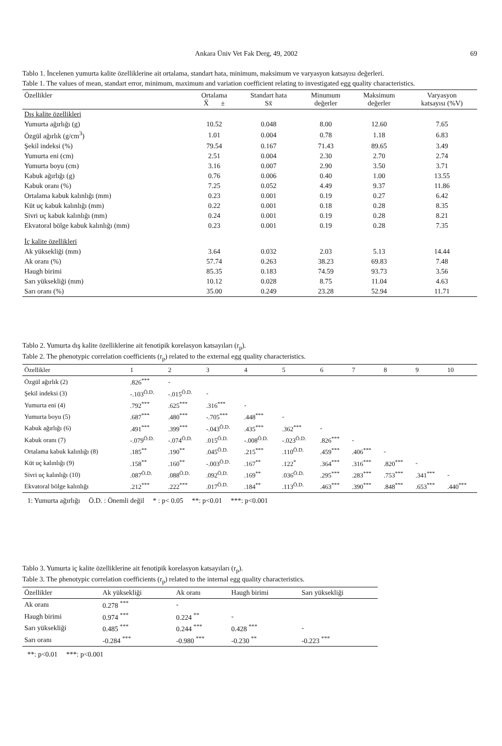Ankara Üniv Vet Fak Derg, 49, 2002 69
Tablo 1. İncelenen yumurta kalite özelliklerine ait ortalama, standart hata, minimum, maksimum ve varyasyon katsayısı değerleri.
Table 1. The values of mean, standart error, minimum, maximum and variation coefficient relating to investigated egg quality characteristics.
| Özellikler | Ortalama X̄ ± | Standart hata Sx̄ | Minumum değerler | Maksimum değerler | Varyasyon katsayısı (%V) |
| --- | --- | --- | --- | --- | --- |
| Dış kalite özellikleri | | | | | |
| Yumurta ağırlığı (g) | 10.52 | 0.048 | 8.00 | 12.60 | 7.65 |
| Özgül ağırlık (g/cm<sup>3</sup>) | 1.01 | 0.004 | 0.78 | 1.18 | 6.83 |
| Şekil indeksi (%) | 79.54 | 0.167 | 71.43 | 89.65 | 3.49 |
| Yumurta eni (cm) | 2.51 | 0.004 | 2.30 | 2.70 | 2.74 |
| Yumurta boyu (cm) | 3.16 | 0.007 | 2.90 | 3.50 | 3.71 |
| Kabuk ağırlığı (g) | 0.76 | 0.006 | 0.40 | 1.00 | 13.55 |
| Kabuk oranı (%) | 7.25 | 0.052 | 4.49 | 9.37 | 11.86 |
| Ortalama kabuk kalınlığı (mm) | 0.23 | 0.001 | 0.19 | 0.27 | 6.42 |
| Küt uç kabuk kalınlığı (mm) | 0.22 | 0.001 | 0.18 | 0.28 | 8.35 |
| Sivri uç kabuk kalınlığı (mm) | 0.24 | 0.001 | 0.19 | 0.28 | 8.21 |
| Ekvatoral bölge kabuk kalınlığı (mm) | 0.23 | 0.001 | 0.19 | 0.28 | 7.35 |
| İç kalite özellikleri | | | | | |
| Ak yüksekliği (mm) | 3.64 | 0.032 | 2.03 | 5.13 | 14.44 |
| Ak oranı (%) | 57.74 | 0.263 | 38.23 | 69.83 | 7.48 |
| Haugh birimi | 85.35 | 0.183 | 74.59 | 93.73 | 3.56 |
| Sarı yüksekliği (mm) | 10.12 | 0.028 | 8.75 | 11.04 | 4.63 |
| Sarı oranı (%) | 35.00 | 0.249 | 23.28 | 52.94 | 11.71 |
Tablo 2. Yumurta dış kalite özelliklerine ait fenotipik korelasyon katsayıları (r<sub>p</sub>).
Table 2. The phenotypic correlation coefficients (r<sub>p</sub>) related to the external egg quality characteristics.
| Özellikler | 1 | 2 | 3 | 4 | 5 | 6 | 7 | 8 | 9 | 10 |
| --- | --- | --- | --- | --- | --- | --- | --- | --- | --- | --- |
| Özgül ağırlık (2) | .826<sup>***</sup> | - | | | | | | | | |
| Şekil indeksi (3) | -.103<sup>Ö.D.</sup> | -.015<sup>Ö.D.</sup> | - | | | | | | | |
| Yumurta eni (4) | .792<sup>***</sup> | .625<sup>***</sup> | .316<sup>***</sup> | - | | | | | | |
| Yumurta boyu (5) | .687<sup>***</sup> | .480<sup>***</sup> | -.705<sup>***</sup> | .448<sup>***</sup> | - | | | | | |
| Kabuk ağırlığı (6) | .491<sup>***</sup> | .399<sup>***</sup> | -.043<sup>Ö.D.</sup> | .435<sup>***</sup> | .362<sup>***</sup> | - | | | | |
| Kabuk oranı (7) | -.079<sup>Ö.D.</sup> | -.074<sup>Ö.D.</sup> | .015<sup>Ö.D.</sup> | -.008<sup>Ö.D.</sup> | -.023<sup>Ö.D.</sup> | .826<sup>***</sup> | - | | | |
| Ortalama kabuk kalınlığı (8) | .185<sup>**</sup> | .190<sup>**</sup> | .045<sup>Ö.D.</sup> | .215<sup>***</sup> | .110<sup>Ö.D.</sup> | .459<sup>***</sup> | .406<sup>***</sup> | - | | |
| Küt uç kalınlığı (9) | .158<sup>**</sup> | .160<sup>**</sup> | -.003<sup>Ö.D.</sup> | .167<sup>**</sup> | .122<sup>*</sup> | .364<sup>***</sup> | .316<sup>***</sup> | .820<sup>***</sup> | - | |
| Sivri uç kalınlığı (10) | .087<sup>Ö.D.</sup> | .088<sup>Ö.D.</sup> | .092<sup>Ö.D.</sup> | .169<sup>**</sup> | .036<sup>Ö.D.</sup> | .295<sup>***</sup> | .283<sup>***</sup> | .753<sup>***</sup> | .341<sup>***</sup> | - |
| Ekvatoral bölge kalınlığı | .212<sup>***</sup> | .222<sup>***</sup> | .017<sup>Ö.D.</sup> | .184<sup>**</sup> | .113<sup>Ö.D.</sup> | .463<sup>***</sup> | .390<sup>***</sup> | .848<sup>***</sup> | .653<sup>***</sup> | .440<sup>***</sup> |
1: Yumurta ağırlığı Ö.D. : Önemli değil * : p< 0.05 **: p<0.01 ***: p<0.001
Tablo 3. Yumurta iç kalite özelliklerine ait fenotipik korelasyon katsayıları (r<sub>p</sub>).
Table 3. The phenotypic correlation coefficients (r<sub>p</sub>) related to the internal egg quality characteristics.
| Özellikler | Ak yüksekliği | Ak oranı | Haugh birimi | Sarı yüksekliği |
| --- | --- | --- | --- | --- |
| Ak oranı | 0.278 <sup>***</sup> | - | | |
| Haugh birimi | 0.974 <sup>***</sup> | 0.224 <sup>**</sup> | - | |
| Sarı yüksekliği | 0.485 <sup>***</sup> | 0.244 <sup>***</sup> | 0.428 <sup>***</sup> | - |
| Sarı oranı | -0.284 <sup>***</sup> | -0.980 <sup>***</sup> | -0.230 <sup>**</sup> | -0.223 <sup>***</sup> |
**: p<0.01 ***: p<0.001